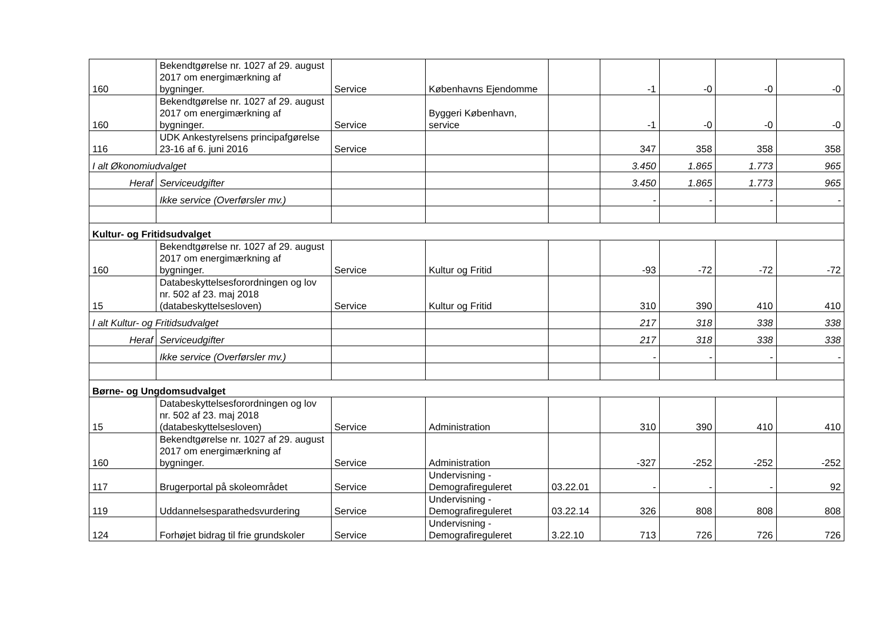| 160 | Bekendtgørelse nr. 1027 af 29. august 2017 om energimærkning af bygninger. | Service | Københavns Ejendomme | | -1 | -0 | -0 | -0 |
| 160 | Bekendtgørelse nr. 1027 af 29. august 2017 om energimærkning af bygninger. | Service | Byggeri København, service | | -1 | -0 | -0 | -0 |
| 116 | UDK Ankestyrelsens principafgørelse 23-16 af 6. juni 2016 | Service | | | 347 | 358 | 358 | 358 |
| I alt Økonomiudvalget | | | | | 3.450 | 1.865 | 1.773 | 965 |
| Heraf | Serviceudgifter | | | | 3.450 | 1.865 | 1.773 | 965 |
| | Ikke service (Overførsler mv.) | | | | - | - | - | - |
| Kultur- og Fritidsudvalget | | | | | | | | |
| 160 | Bekendtgørelse nr. 1027 af 29. august 2017 om energimærkning af bygninger. | Service | Kultur og Fritid | | -93 | -72 | -72 | -72 |
| 15 | Databeskyttelsesforordningen og lov nr. 502 af 23. maj 2018 (databeskyttelsesloven) | Service | Kultur og Fritid | | 310 | 390 | 410 | 410 |
| I alt Kultur- og Fritidsudvalget | | | | | 217 | 318 | 338 | 338 |
| Heraf | Serviceudgifter | | | | 217 | 318 | 338 | 338 |
| | Ikke service (Overførsler mv.) | | | | - | - | - | - |
| Børne- og Ungdomsudvalget | | | | | | | | |
| 15 | Databeskyttelsesforordningen og lov nr. 502 af 23. maj 2018 (databeskyttelsesloven) | Service | Administration | | 310 | 390 | 410 | 410 |
| 160 | Bekendtgørelse nr. 1027 af 29. august 2017 om energimærkning af bygninger. | Service | Administration | | -327 | -252 | -252 | -252 |
| 117 | Brugerportal på skoleområdet | Service | Undervisning - Demografireguleret | 03.22.01 | - | - | - | 92 |
| 119 | Uddannelsesparathedsvurdering | Service | Undervisning - Demografireguleret | 03.22.14 | 326 | 808 | 808 | 808 |
| 124 | Forhøjet bidrag til frie grundskoler | Service | Undervisning - Demografireguleret | 3.22.10 | 713 | 726 | 726 | 726 |